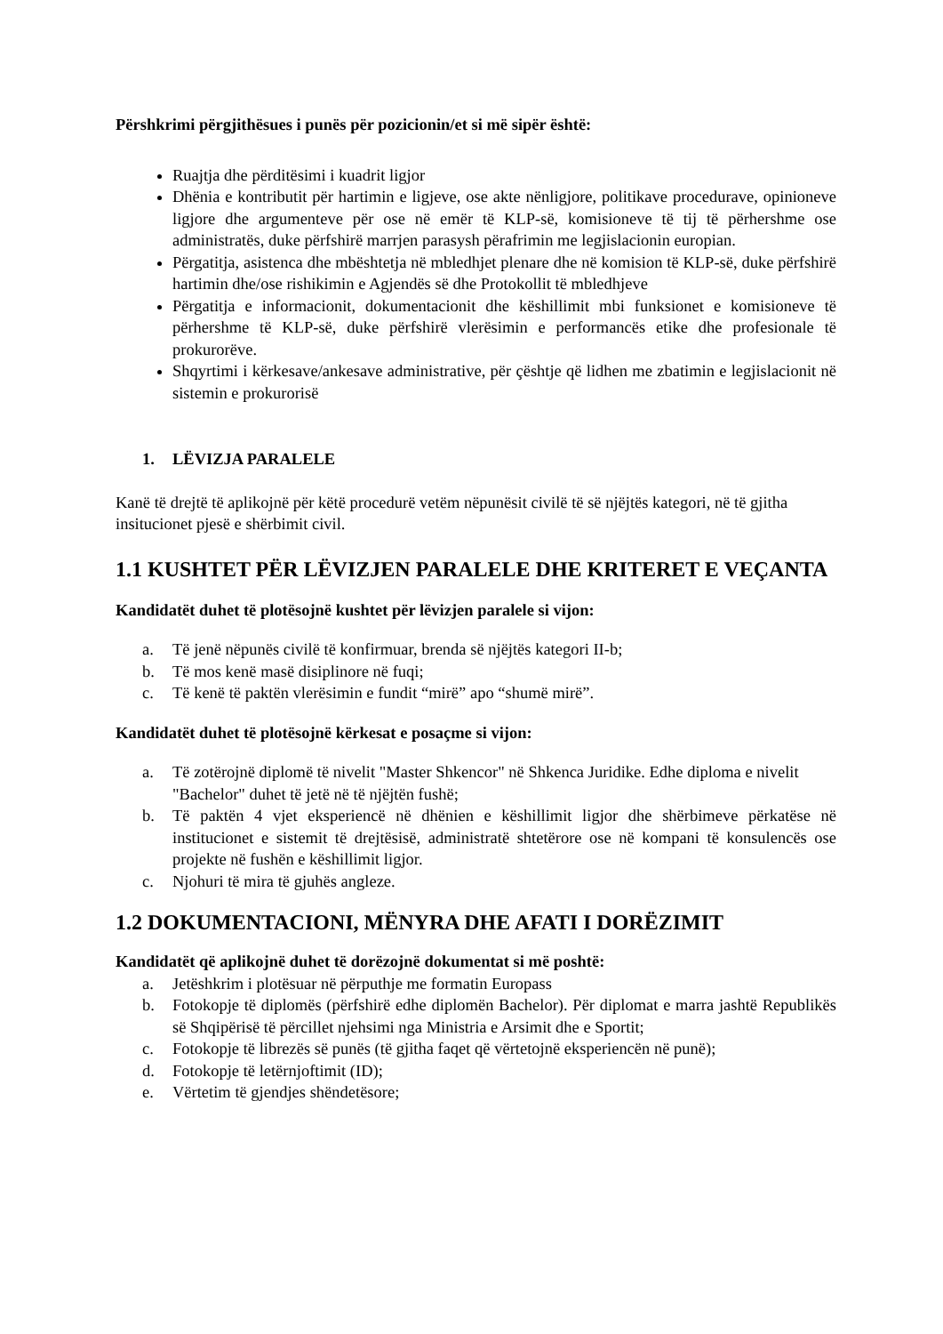Përshkrimi përgjithësues i punës për pozicionin/et si më sipër është:
Ruajtja dhe përditësimi i kuadrit ligjor
Dhënia e kontributit për hartimin e ligjeve, ose akte nënligjore, politikave procedurave, opinioneve ligjore dhe argumenteve për ose në emër të KLP-së, komisioneve të tij të përhershme ose administratës, duke përfshirë marrjen parasysh përafrimin me legjislacionin europian.
Përgatitja, asistenca dhe mbështetja në mbledhjet plenare dhe në komision të KLP-së, duke përfshirë hartimin dhe/ose rishikimin e Agjendës së dhe Protokollit të mbledhjeve
Përgatitja e informacionit, dokumentacionit dhe këshillimit mbi funksionet e komisioneve të përhershme të KLP-së, duke përfshirë vlerësimin e performancës etike dhe profesionale të prokurorëve.
Shqyrtimi i kërkesave/ankesave administrative, për çështje që lidhen me zbatimin e legjislacionit në sistemin e prokurorisë
1. LËVIZJA PARALELE
Kanë të drejtë të aplikojnë për këtë procedurë vetëm nëpunësit civilë të së njëjtës kategori, në të gjitha insitucionet pjesë e shërbimit civil.
1.1 KUSHTET PËR LËVIZJEN PARALELE DHE KRITERET E VEÇANTA
Kandidatët duhet të plotësojnë kushtet për lëvizjen paralele si vijon:
a. Të jenë nëpunës civilë të konfirmuar, brenda së njëjtës kategori II-b;
b. Të mos kenë masë disiplinore në fuqi;
c. Të kenë të paktën vlerësimin e fundit “mirë” apo “shumë mirë”.
Kandidatët duhet të plotësojnë kërkesat e posaçme si vijon:
a. Të zotërojnë diplomë të nivelit "Master Shkencor" në Shkenca Juridike. Edhe diploma e nivelit "Bachelor" duhet të jetë në të njëjtën fushë;
b. Të paktën 4 vjet eksperiencë në dhënien e këshillimit ligjor dhe shërbimeve përkatëse në institucionet e sistemit të drejtësisë, administratë shtetërore ose në kompani të konsulencës ose projekte në fushën e këshillimit ligjor.
c. Njohuri të mira të gjuhës angleze.
1.2 DOKUMENTACIONI, MËNYRA DHE AFATI I DORËZIMIT
Kandidatët që aplikojnë duhet të dorëzojnë dokumentat si më poshtë:
a. Jetëshkrim i plotësuar në përputhje me formatin Europass
b. Fotokopje të diplomës (përfshirë edhe diplomën Bachelor). Për diplomat e marra jashtë Republikës së Shqipërisë të përcillet njehsimi nga Ministria e Arsimit dhe e Sportit;
c. Fotokopje të librezës së punës (të gjitha faqet që vërtetojnë eksperiencën në punë);
d. Fotokopje të letërnjoftimit (ID);
e. Vërtetim të gjendjes shëndetësore;